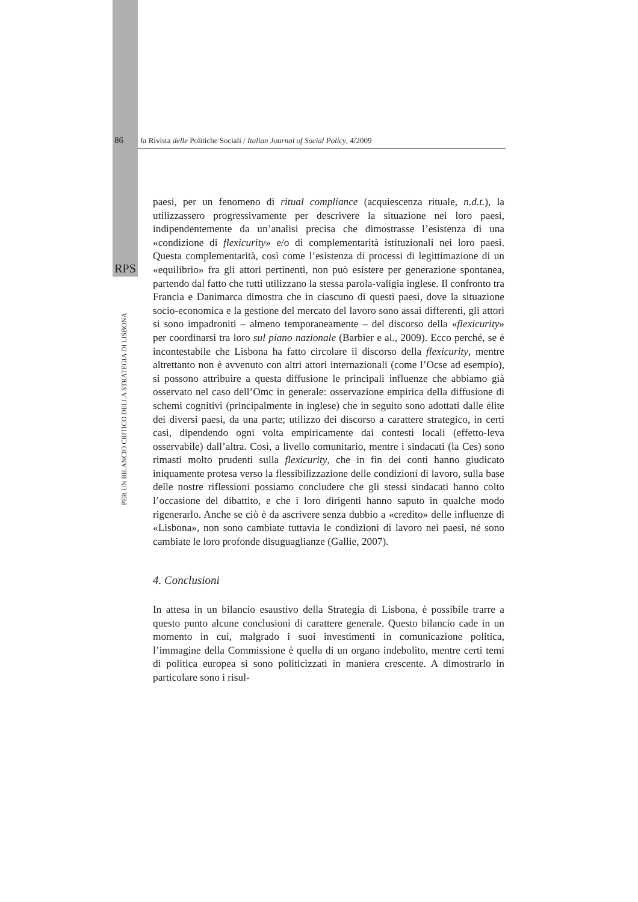86 la Rivista delle Politiche Sociali / Italian Journal of Social Policy, 4/2009
RPS
PER UN BILANCIO CRITICO DELLA STRATEGIA DI LISBONA
paesi, per un fenomeno di ritual compliance (acquiescenza rituale, n.d.t.), la utilizzassero progressivamente per descrivere la situazione nei loro paesi, indipendentemente da un’analisi precisa che dimostrasse l’esistenza di una «condizione di flexicurity» e/o di complementarità istituzionali nei loro paesi. Questa complementarità, così come l’esistenza di processi di legittimazione di un «equilibrio» fra gli attori pertinenti, non può esistere per generazione spontanea, partendo dal fatto che tutti utilizzano la stessa parola-valigia inglese. Il confronto tra Francia e Danimarca dimostra che in ciascuno di questi paesi, dove la situazione socio-economica e la gestione del mercato del lavoro sono assai differenti, gli attori si sono impadroniti – almeno temporaneamente – del discorso della «flexicurity» per coordinarsi tra loro sul piano nazionale (Barbier e al., 2009). Ecco perché, se è incontestabile che Lisbona ha fatto circolare il discorso della flexicurity, mentre altrettanto non è avvenuto con altri attori internazionali (come l’Ocse ad esempio), si possono attribuire a questa diffusione le principali influenze che abbiamo già osservato nel caso dell’Omc in generale: osservazione empirica della diffusione di schemi cognitivi (principalmente in inglese) che in seguito sono adottati dalle élite dei diversi paesi, da una parte; utilizzo dei discorso a carattere strategico, in certi casi, dipendendo ogni volta empiricamente dai contesti locali (effetto-leva osservabile) dall’altra. Così, a livello comunitario, mentre i sindacati (la Ces) sono rimasti molto prudenti sulla flexicurity, che in fin dei conti hanno giudicato iniquamente protesa verso la flessibilizzazione delle condizioni di lavoro, sulla base delle nostre riflessioni possiamo concludere che gli stessi sindacati hanno colto l’occasione del dibattito, e che i loro dirigenti hanno saputo in qualche modo rigenerarlo. Anche se ciò è da ascrivere senza dubbio a «credito» delle influenze di «Lisbona», non sono cambiate tuttavia le condizioni di lavoro nei paesi, né sono cambiate le loro profonde disuguaglianze (Gallie, 2007).
4. Conclusioni
In attesa in un bilancio esaustivo della Strategia di Lisbona, è possibile trarre a questo punto alcune conclusioni di carattere generale. Questo bilancio cade in un momento in cui, malgrado i suoi investimenti in comunicazione politica, l’immagine della Commissione è quella di un organo indebolito, mentre certi temi di politica europea si sono politicizzati in maniera crescente. A dimostrarlo in particolare sono i risul-